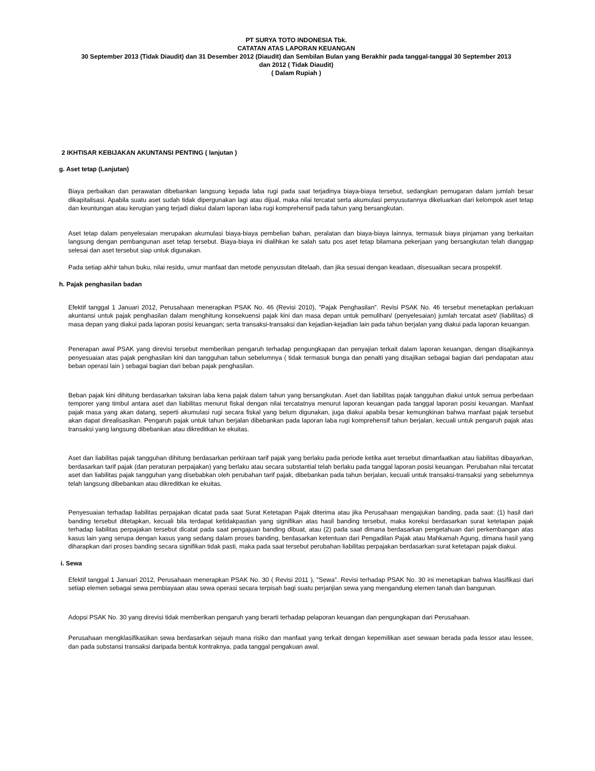PT SURYA TOTO INDONESIA Tbk.
CATATAN ATAS LAPORAN KEUANGAN
30 September 2013 (Tidak Diaudit) dan 31 Desember 2012 (Diaudit) dan Sembilan Bulan yang Berakhir pada tanggal-tanggal 30 September 2013
dan 2012 ( Tidak Diaudit)
( Dalam Rupiah )
2 IKHTISAR KEBIJAKAN AKUNTANSI PENTING ( lanjutan )
g. Aset tetap (Lanjutan)
Biaya perbaikan dan perawatan dibebankan langsung kepada laba rugi pada saat terjadinya biaya-biaya tersebut, sedangkan pemugaran dalam jumlah besar dikapitalisasi. Apabila suatu aset sudah tidak dipergunakan lagi atau dijual, maka nilai tercatat serta akumulasi penyusutannya dikeluarkan dari kelompok aset tetap dan keuntungan atau kerugian yang terjadi diakui dalam laporan laba rugi komprehensif pada tahun yang bersangkutan.
Aset tetap dalam penyelesaian merupakan akumulasi biaya-biaya pembelian bahan, peralatan dan biaya-biaya lainnya, termasuk biaya pinjaman yang berkaitan langsung dengan pembangunan aset tetap tersebut. Biaya-biaya ini dialihkan ke salah satu pos aset tetap bilamana pekerjaan yang bersangkutan telah dianggap selesai dan aset tersebut siap untuk digunakan.
Pada setiap akhir tahun buku, nilai residu, umur manfaat dan metode penyusutan ditelaah, dan jika sesuai dengan keadaan, disesuaikan secara prospektif.
h. Pajak penghasilan badan
Efektif tanggal 1 Januari 2012, Perusahaan menerapkan PSAK No. 46 (Revisi 2010), "Pajak Penghasilan". Revisi PSAK No. 46 tersebut menetapkan perlakuan akuntansi untuk pajak penghasilan dalam menghitung konsekuensi pajak kini dan masa depan untuk pemulihan/ (penyelesaian) jumlah tercatat aset/ (liabilitas) di masa depan yang diakui pada laporan posisi keuangan; serta transaksi-transaksi dan kejadian-kejadian lain pada tahun berjalan yang diakui pada laporan keuangan.
Penerapan awal PSAK yang direvisi tersebut memberikan pengaruh terhadap pengungkapan dan penyajian terkait dalam laporan keuangan, dengan disajikannya penyesuaian atas pajak penghasilan kini dan tangguhan tahun sebelumnya ( tidak termasuk bunga dan penalti yang disajikan sebagai bagian dari pendapatan atau beban operasi lain ) sebagai bagian dari beban pajak penghasilan.
Beban pajak kini dihitung berdasarkan taksiran laba kena pajak dalam tahun yang bersangkutan. Aset dan liabilitas pajak tangguhan diakui untuk semua perbedaan temporer yang timbul antara aset dan liabilitas menurut fiskal dengan nilai tercatatnya menurut laporan keuangan pada tanggal laporan posisi keuangan. Manfaat pajak masa yang akan datang, seperti akumulasi rugi secara fiskal yang belum digunakan, juga diakui apabila besar kemungkinan bahwa manfaat pajak tersebut akan dapat direalisasikan. Pengaruh pajak untuk tahun berjalan dibebankan pada laporan laba rugi komprehensif tahun berjalan, kecuali untuk pengaruh pajak atas transaksi yang langsung dibebankan atau dikreditkan ke ekuitas.
Aset dan liabilitas pajak tangguhan dihitung berdasarkan perkiraan tarif pajak yang berlaku pada periode ketika aset tersebut dimanfaatkan atau liabilitas dibayarkan, berdasarkan tarif pajak (dan peraturan perpajakan) yang berlaku atau secara substantial telah berlaku pada tanggal laporan posisi keuangan. Perubahan nilai tercatat aset dan liabilitas pajak tangguhan yang disebabkan oleh perubahan tarif pajak, dibebankan pada tahun berjalan, kecuali untuk transaksi-transaksi yang sebelumnya telah langsung dibebankan atau dikreditkan ke ekuitas.
Penyesuaian terhadap liabilitas perpajakan dicatat pada saat Surat Ketetapan Pajak diterima atau jika Perusahaan mengajukan banding, pada saat: (1) hasil dari banding tersebut ditetapkan, kecuali bila terdapat ketidakpastian yang signifikan atas hasil banding tersebut, maka koreksi berdasarkan surat ketetapan pajak terhadap liabilitas perpajakan tersebut dicatat pada saat pengajuan banding dibuat, atau (2) pada saat dimana berdasarkan pengetahuan dari perkembangan atas kasus lain yang serupa dengan kasus yang sedang dalam proses banding, berdasarkan ketentuan dari Pengadilan Pajak atau Mahkamah Agung, dimana hasil yang diharapkan dari proses banding secara signifikan tidak pasti, maka pada saat tersebut perubahan liabilitas perpajakan berdasarkan surat ketetapan pajak diakui.
i. Sewa
Efektif tanggal 1 Januari 2012, Perusahaan menerapkan PSAK No. 30 ( Revisi 2011 ), "Sewa". Revisi terhadap PSAK No. 30 ini menetapkan bahwa klasifikasi dari setiap elemen sebagai sewa pembiayaan atau sewa operasi secara terpisah bagi suatu perjanjian sewa yang mengandung elemen tanah dan bangunan.
Adopsi PSAK No. 30 yang direvisi tidak memberikan pengaruh yang berarti terhadap pelaporan keuangan dan pengungkapan dari Perusahaan.
Perusahaan mengklasifikasikan sewa berdasarkan sejauh mana risiko dan manfaat yang terkait dengan kepemilikan aset sewaan berada pada lessor atau lessee, dan pada substansi transaksi daripada bentuk kontraknya, pada tanggal pengakuan awal.